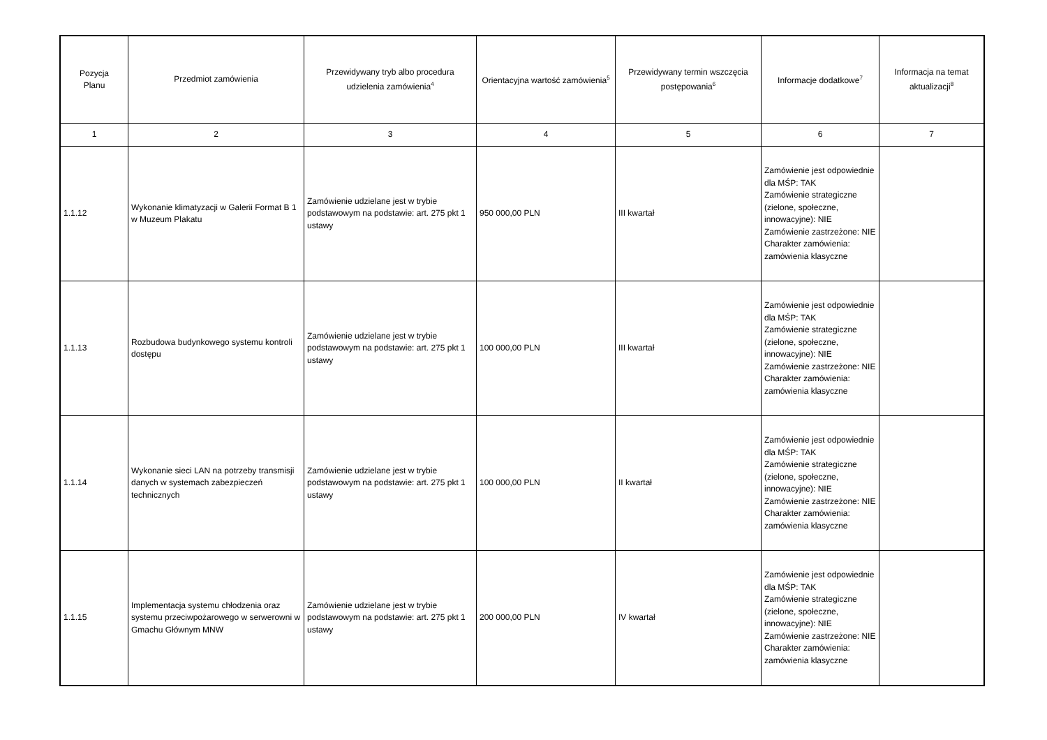| Pozycja Planu | Przedmiot zamówienia | Przewidywany tryb albo procedura udzielenia zamówienia<sup>4</sup> | Orientacyjna wartość zamówienia<sup>5</sup> | Przewidywany termin wszczęcia postępowania<sup>6</sup> | Informacje dodatkowe<sup>7</sup> | Informacja na temat aktualizacji<sup>8</sup> |
| --- | --- | --- | --- | --- | --- | --- |
| 1 | 2 | 3 | 4 | 5 | 6 | 7 |
| 1.1.12 | Wykonanie klimatyzacji w Galerii Format B 1 w Muzeum Plakatu | Zamówienie udzielane jest w trybie podstawowym na podstawie: art. 275 pkt 1 ustawy | 950 000,00 PLN | III kwartał | Zamówienie jest odpowiednie dla MŚP: TAK Zamówienie strategiczne (zielone, społeczne, innowacyjne): NIE Zamówienie zastrzeżone: NIE Charakter zamówienia: zamówienia klasyczne | |
| 1.1.13 | Rozbudowa budynkowego systemu kontroli dostępu | Zamówienie udzielane jest w trybie podstawowym na podstawie: art. 275 pkt 1 ustawy | 100 000,00 PLN | III kwartał | Zamówienie jest odpowiednie dla MŚP: TAK Zamówienie strategiczne (zielone, społeczne, innowacyjne): NIE Zamówienie zastrzeżone: NIE Charakter zamówienia: zamówienia klasyczne | |
| 1.1.14 | Wykonanie sieci LAN na potrzeby transmisji danych w systemach zabezpieczeń technicznych | Zamówienie udzielane jest w trybie podstawowym na podstawie: art. 275 pkt 1 ustawy | 100 000,00 PLN | II kwartał | Zamówienie jest odpowiednie dla MŚP: TAK Zamówienie strategiczne (zielone, społeczne, innowacyjne): NIE Zamówienie zastrzeżone: NIE Charakter zamówienia: zamówienia klasyczne | |
| 1.1.15 | Implementacja systemu chłodzenia oraz systemu przeciwpożarowego w serwerowni w Gmachu Głównym MNW | Zamówienie udzielane jest w trybie podstawowym na podstawie: art. 275 pkt 1 ustawy | 200 000,00 PLN | IV kwartał | Zamówienie jest odpowiednie dla MŚP: TAK Zamówienie strategiczne (zielone, społeczne, innowacyjne): NIE Zamówienie zastrzeżone: NIE Charakter zamówienia: zamówienia klasyczne | |